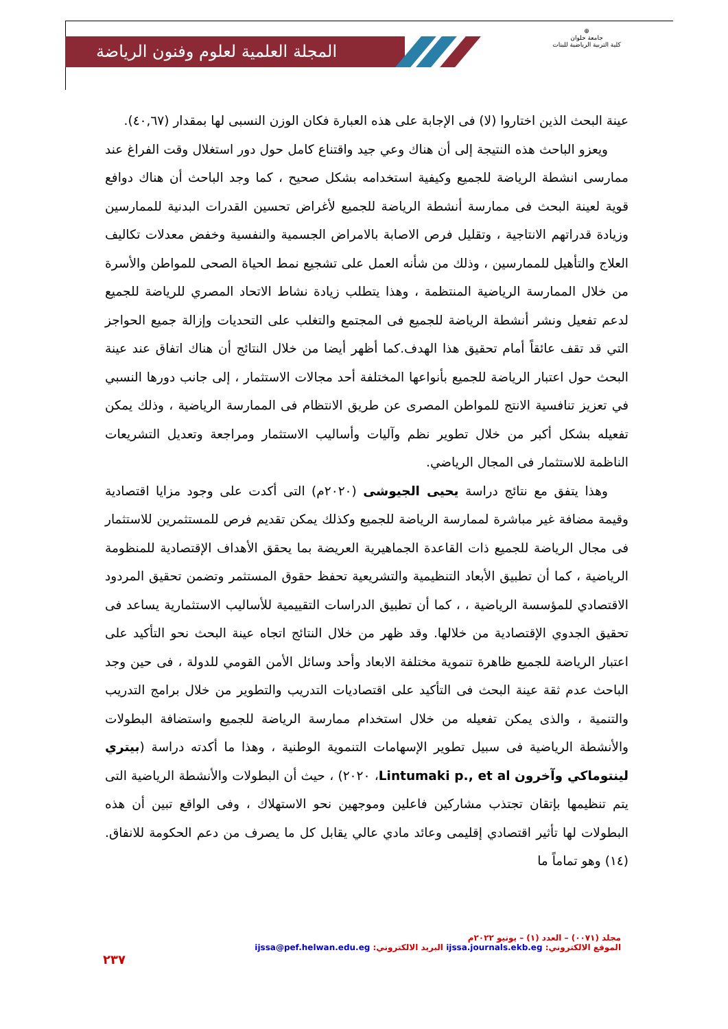المجلة العلمية لعلوم وفنون الرياضة
⊕
جامعة حلوان
كلية التربية الرياضية للبنات
عينة البحث الذين اختاروا (لا) فى الإجابة على هذه العبارة فكان الوزن النسبى لها بمقدار (٤٠,٦٧).
ويعزو الباحث هذه النتيجة إلى أن هناك وعي جيد واقتناع كامل حول دور استغلال وقت الفراغ عند ممارسى انشطة الرياضة للجميع وكيفية استخدامه بشكل صحيح ، كما وجد الباحث أن هناك دوافع قوية لعينة البحث فى ممارسة أنشطة الرياضة للجميع لأغراض تحسين القدرات البدنية للممارسين وزيادة قدراتهم الانتاجية ، وتقليل فرص الاصابة بالامراض الجسمية والنفسية وخفض معدلات تكاليف العلاج والتأهيل للممارسين ، وذلك من شأنه العمل على تشجيع نمط الحياة الصحى للمواطن والأسرة من خلال الممارسة الرياضية المنتظمة ، وهذا يتطلب زيادة نشاط الاتحاد المصري للرياضة للجميع لدعم تفعيل ونشر أنشطة الرياضة للجميع فى المجتمع والتغلب على التحديات وإزالة جميع الحواجز التي قد تقف عائقاً أمام تحقيق هذا الهدف.كما أظهر أيضا من خلال النتائج أن هناك اتفاق عند عينة البحث حول اعتبار الرياضة للجميع بأنواعها المختلفة أحد مجالات الاستثمار ، إلى جانب دورها النسبي في تعزيز تنافسية الانتج للمواطن المصرى عن طريق الانتظام فى الممارسة الرياضية ، وذلك يمكن تفعيله بشكل أكبر من خلال تطوير نظم وآليات وأساليب الاستثمار ومراجعة وتعديل التشريعات الناظمة للاستثمار فى المجال الرياضي.
وهذا يتفق مع نتائج دراسة يحيى الجيوشى (٢٠٢٠م) التى أكدت على وجود مزايا اقتصادية وقيمة مضافة غير مباشرة لممارسة الرياضة للجميع وكذلك يمكن تقديم فرص للمستثمرين للاستثمار فى مجال الرياضة للجميع ذات القاعدة الجماهيرية العريضة بما يحقق الأهداف الإقتصادية للمنظومة الرياضية ، كما أن تطبيق الأبعاد التنظيمية والتشريعية تحفظ حقوق المستثمر وتضمن تحقيق المردود الاقتصادي للمؤسسة الرياضية ، ، كما أن تطبيق الدراسات التقييمية للأساليب الاستثمارية يساعد فى تحقيق الجدوي الإقتصادية من خلالها. وقد ظهر من خلال النتائج اتجاه عينة البحث نحو التأكيد على اعتبار الرياضة للجميع ظاهرة تنموية مختلفة الابعاد وأحد وسائل الأمن القومي للدولة ، فى حين وجد الباحث عدم ثقة عينة البحث فى التأكيد على اقتصاديات التدريب والتطوير من خلال برامج التدريب والتنمية ، والذى يمكن تفعيله من خلال استخدام ممارسة الرياضة للجميع واستضافة البطولات والأنشطة الرياضية فى سبيل تطوير الإسهامات التنموية الوطنية ، وهذا ما أكدته دراسة (بيتري لينتوماكي وآخرون Lintumaki p., et al، ٢٠٢٠) ، حيث أن البطولات والأنشطة الرياضية التى يتم تنظيمها بإتقان تجتذب مشاركين فاعلين وموجهين نحو الاستهلاك ، وفى الواقع تبين أن هذه البطولات لها تأثير اقتصادي إقليمى وعائد مادي عالي يقابل كل ما يصرف من دعم الحكومة للانفاق.(١٤) وهو تماماً ما
مجلد (٠٠٧١) – العدد (١) – يونيو ٢٠٢٢م
الموقع الالكتروني: ijssa.journals.ekb.eg البريد الالكتروني: ijssa@pef.helwan.edu.eg
٢٣٧